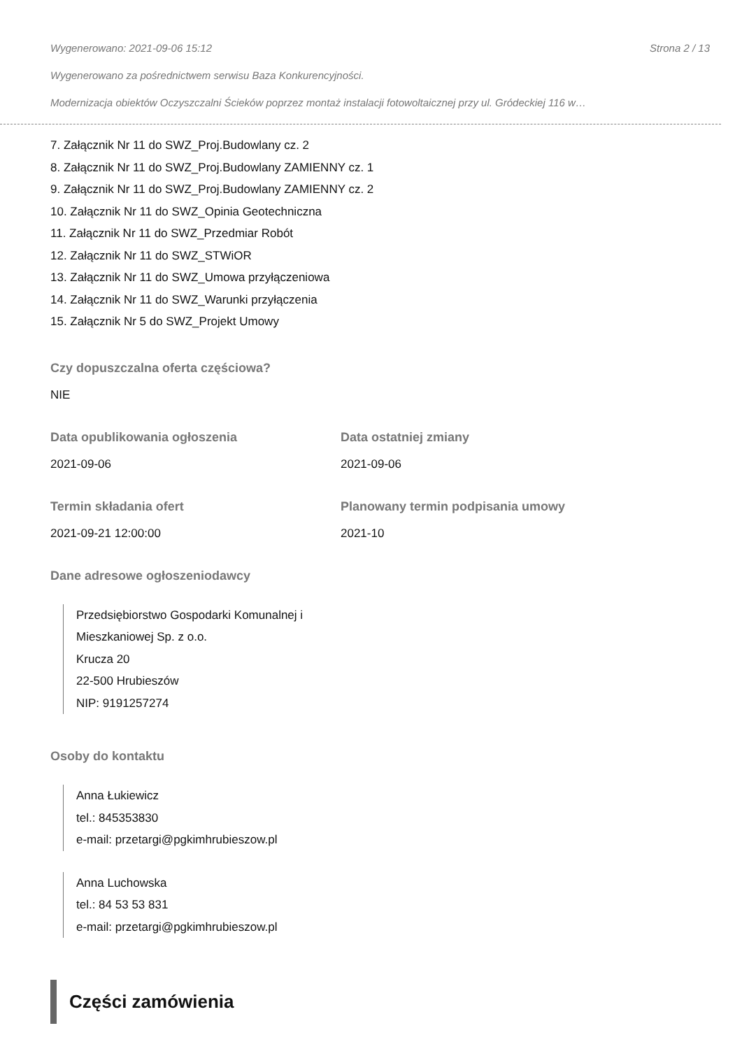Wygenerowano: 2021-09-06 15:12 Strona 2 / 13
Wygenerowano za pośrednictwem serwisu Baza Konkurencyjności.
Modernizacja obiektów Oczyszczalni Ścieków poprzez montaż instalacji fotowoltaicznej przy ul. Gródeckiej 116 w…
7. Załącznik Nr 11 do SWZ_Proj.Budowlany cz. 2
8. Załącznik Nr 11 do SWZ_Proj.Budowlany ZAMIENNY cz. 1
9. Załącznik Nr 11 do SWZ_Proj.Budowlany ZAMIENNY cz. 2
10. Załącznik Nr 11 do SWZ_Opinia Geotechniczna
11. Załącznik Nr 11 do SWZ_Przedmiar Robót
12. Załącznik Nr 11 do SWZ_STWiOR
13. Załącznik Nr 11 do SWZ_Umowa przyłączeniowa
14. Załącznik Nr 11 do SWZ_Warunki przyłączenia
15. Załącznik Nr 5 do SWZ_Projekt Umowy
Czy dopuszczalna oferta częściowa?
NIE
Data opublikowania ogłoszenia
2021-09-06
Data ostatniej zmiany
2021-09-06
Termin składania ofert
2021-09-21 12:00:00
Planowany termin podpisania umowy
2021-10
Dane adresowe ogłoszeniodawcy
Przedsiębiorstwo Gospodarki Komunalnej i
Mieszkaniowej Sp. z o.o.
Krucza 20
22-500 Hrubieszów
NIP: 9191257274
Osoby do kontaktu
Anna Łukiewicz
tel.: 845353830
e-mail: przetargi@pgkimhrubieszow.pl
Anna Luchowska
tel.: 84 53 53 831
e-mail: przetargi@pgkimhrubieszow.pl
Części zamówienia